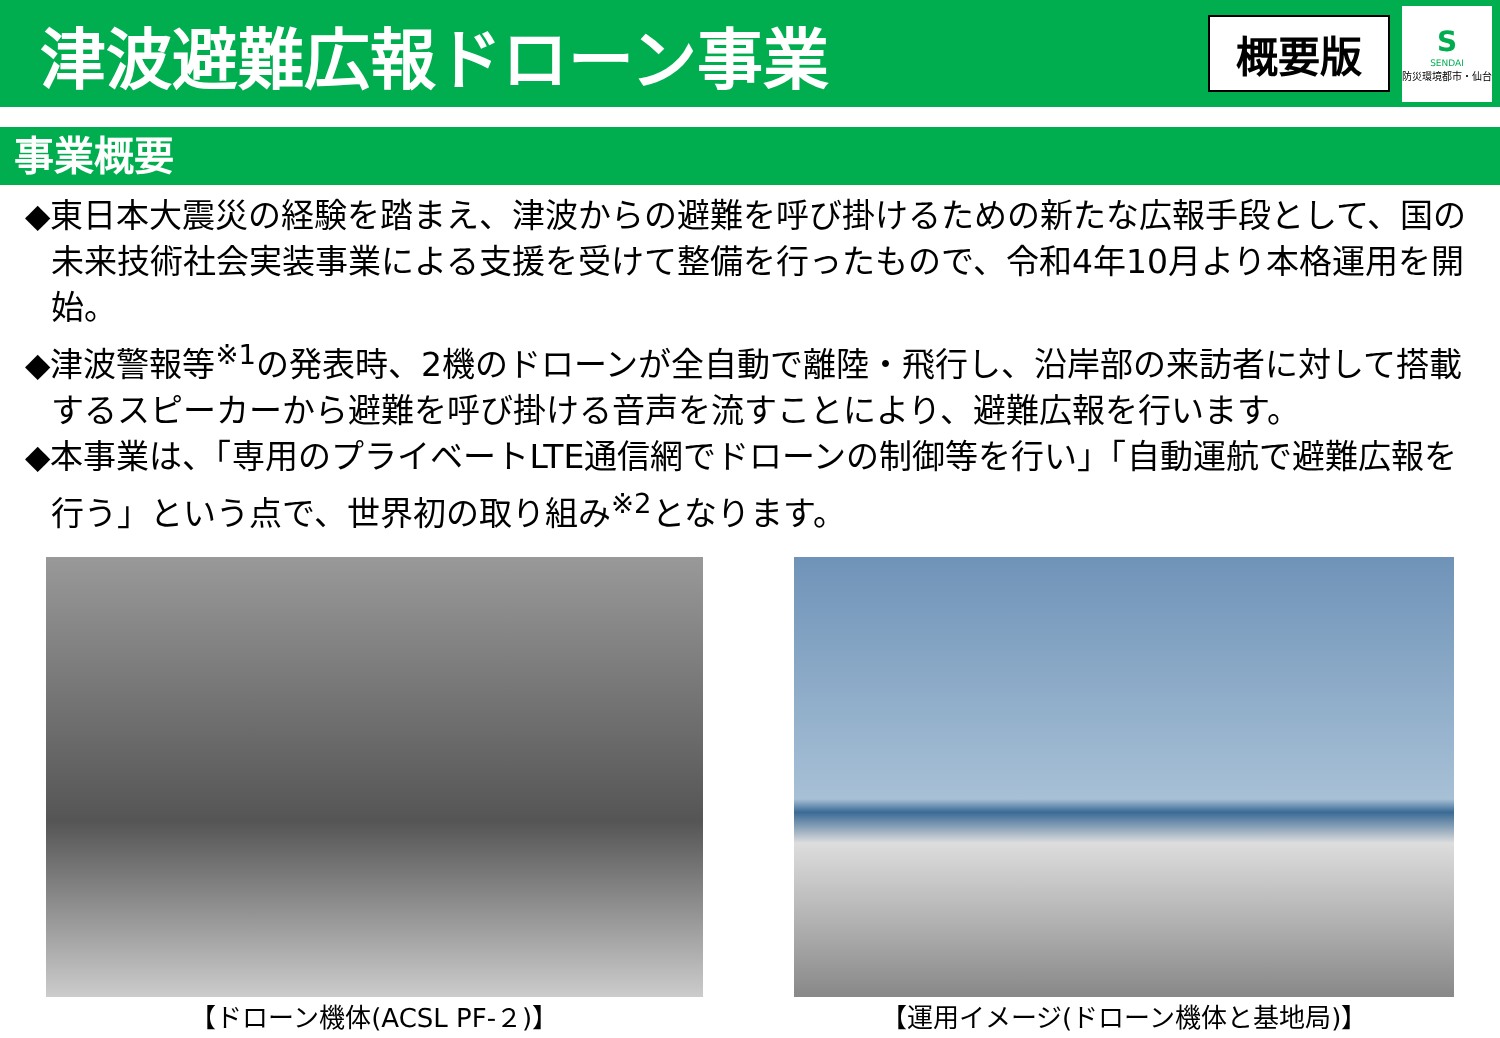津波避難広報ドローン事業
概要版
S
SENDAI
防災環境都市・仙台
事業概要
◆東日本大震災の経験を踏まえ、津波からの避難を呼び掛けるための新たな広報手段として、国の未来技術社会実装事業による支援を受けて整備を行ったもので、令和4年10月より本格運用を開始。
◆津波警報等<sup>※1</sup>の発表時、2機のドローンが全自動で離陸・飛行し、沿岸部の来訪者に対して搭載するスピーカーから避難を呼び掛ける音声を流すことにより、避難広報を行います。
◆本事業は、「専用のプライベートLTE通信網でドローンの制御等を行い」「自動運航で避難広報を行う」という点で、世界初の取り組み<sup>※2</sup>となります。
【ドローン機体(ACSL PF-２)】 【運用イメージ(ドローン機体と基地局)】